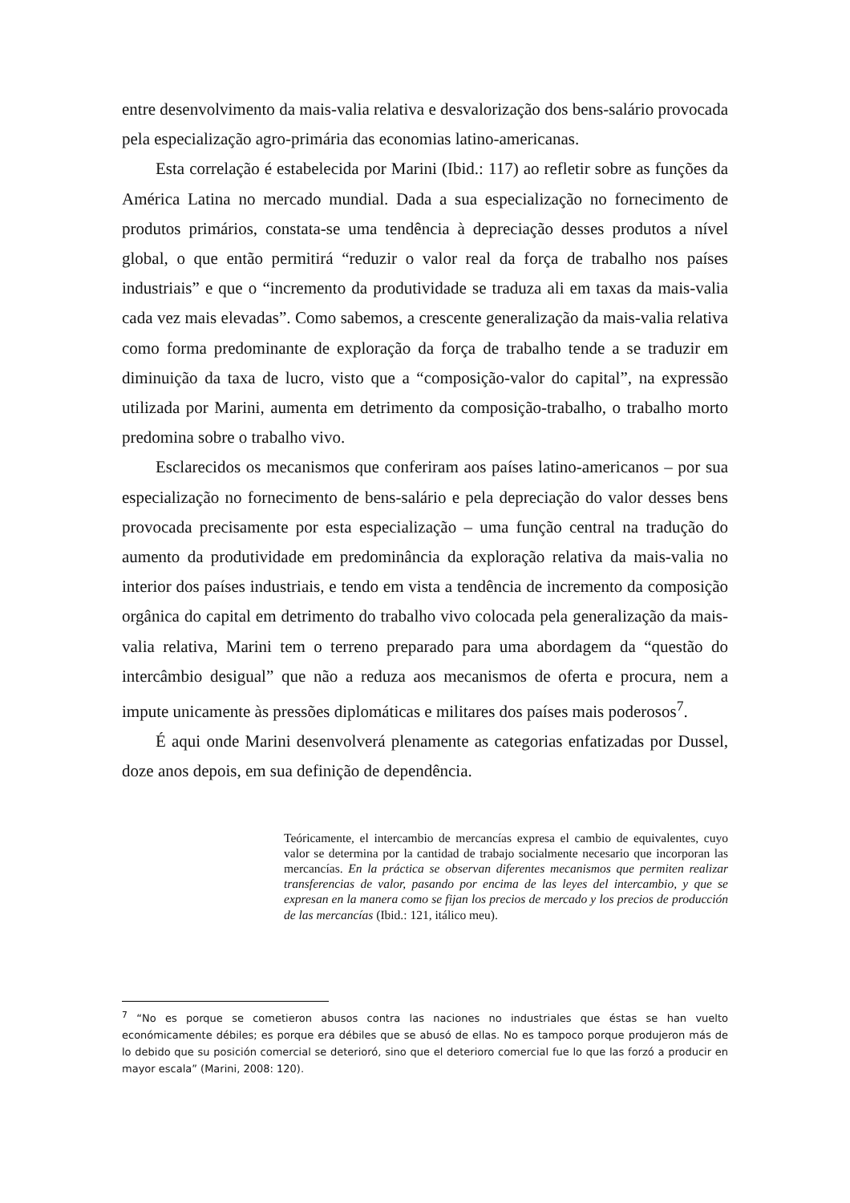entre desenvolvimento da mais-valia relativa e desvalorização dos bens-salário provocada pela especialização agro-primária das economias latino-americanas.
Esta correlação é estabelecida por Marini (Ibid.: 117) ao refletir sobre as funções da América Latina no mercado mundial. Dada a sua especialização no fornecimento de produtos primários, constata-se uma tendência à depreciação desses produtos a nível global, o que então permitirá “reduzir o valor real da força de trabalho nos países industriais” e que o “incremento da produtividade se traduza ali em taxas da mais-valia cada vez mais elevadas”. Como sabemos, a crescente generalização da mais-valia relativa como forma predominante de exploração da força de trabalho tende a se traduzir em diminuição da taxa de lucro, visto que a “composição-valor do capital”, na expressão utilizada por Marini, aumenta em detrimento da composição-trabalho, o trabalho morto predomina sobre o trabalho vivo.
Esclarecidos os mecanismos que conferiram aos países latino-americanos – por sua especialização no fornecimento de bens-salário e pela depreciação do valor desses bens provocada precisamente por esta especialização – uma função central na tradução do aumento da produtividade em predominância da exploração relativa da mais-valia no interior dos países industriais, e tendo em vista a tendência de incremento da composição orgânica do capital em detrimento do trabalho vivo colocada pela generalização da mais-valia relativa, Marini tem o terreno preparado para uma abordagem da “questão do intercâmbio desigual” que não a reduza aos mecanismos de oferta e procura, nem a impute unicamente às pressões diplomáticas e militares dos países mais poderosos<sup>7</sup>.
É aqui onde Marini desenvolverá plenamente as categorias enfatizadas por Dussel, doze anos depois, em sua definição de dependência.
Teóricamente, el intercambio de mercancías expresa el cambio de equivalentes, cuyo valor se determina por la cantidad de trabajo socialmente necesario que incorporan las mercancías. En la práctica se observan diferentes mecanismos que permiten realizar transferencias de valor, pasando por encima de las leyes del intercambio, y que se expresan en la manera como se fijan los precios de mercado y los precios de producción de las mercancías (Ibid.: 121, itálico meu).
<sup>7</sup> “No es porque se cometieron abusos contra las naciones no industriales que éstas se han vuelto económicamente débiles; es porque era débiles que se abusó de ellas. No es tampoco porque produjeron más de lo debido que su posición comercial se deterioró, sino que el deterioro comercial fue lo que las forzó a producir en mayor escala” (Marini, 2008: 120).